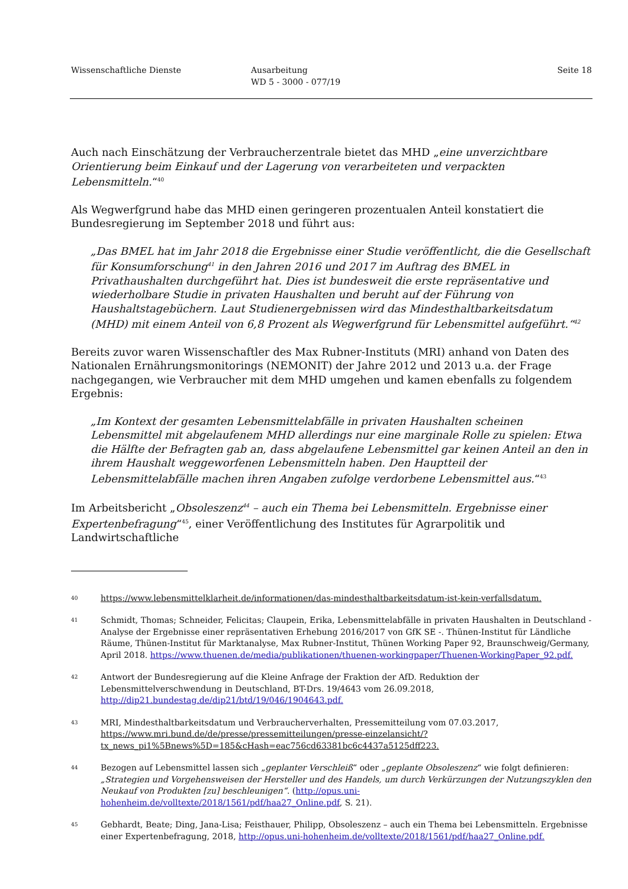Wissenschaftliche Dienste Ausarbeitung
WD 5 - 3000 - 077/19
Seite 18
Auch nach Einschätzung der Verbraucherzentrale bietet das MHD „eine unverzichtbare Orientierung beim Einkauf und der Lagerung von verarbeiteten und verpackten Lebensmitteln.“<sup>40</sup>
Als Wegwerfgrund habe das MHD einen geringeren prozentualen Anteil konstatiert die Bundesregierung im September 2018 und führt aus:
„Das BMEL hat im Jahr 2018 die Ergebnisse einer Studie veröffentlicht, die die Gesellschaft für Konsumforschung<sup>41</sup> in den Jahren 2016 und 2017 im Auftrag des BMEL in Privathaushalten durchgeführt hat. Dies ist bundesweit die erste repräsentative und wiederholbare Studie in privaten Haushalten und beruht auf der Führung von Haushaltstagebüchern. Laut Studienergebnissen wird das Mindesthaltbarkeitsdatum (MHD) mit einem Anteil von 6,8 Prozent als Wegwerfgrund für Lebensmittel aufgeführt.“<sup>42</sup>
Bereits zuvor waren Wissenschaftler des Max Rubner-Instituts (MRI) anhand von Daten des Nationalen Ernährungsmonitorings (NEMONIT) der Jahre 2012 und 2013 u.a. der Frage nachgegangen, wie Verbraucher mit dem MHD umgehen und kamen ebenfalls zu folgendem Ergebnis:
„Im Kontext der gesamten Lebensmittelabfälle in privaten Haushalten scheinen Lebensmittel mit abgelaufenem MHD allerdings nur eine marginale Rolle zu spielen: Etwa die Hälfte der Befragten gab an, dass abgelaufene Lebensmittel gar keinen Anteil an den in ihrem Haushalt weggeworfenen Lebensmitteln haben. Den Hauptteil der Lebensmittelabfälle machen ihren Angaben zufolge verdorbene Lebensmittel aus.“<sup>43</sup>
Im Arbeitsbericht „Obsoleszenz<sup>44</sup> – auch ein Thema bei Lebensmitteln. Ergebnisse einer Expertenbefragung“<sup>45</sup>, einer Veröffentlichung des Institutes für Agrarpolitik und Landwirtschaftliche
40 https://www.lebensmittelklarheit.de/informationen/das-mindesthaltbarkeitsdatum-ist-kein-verfallsdatum.
41 Schmidt, Thomas; Schneider, Felicitas; Claupein, Erika, Lebensmittelabfälle in privaten Haushalten in Deutschland - Analyse der Ergebnisse einer repräsentativen Erhebung 2016/2017 von GfK SE -. Thünen-Institut für Ländliche Räume, Thünen-Institut für Marktanalyse, Max Rubner-Institut, Thünen Working Paper 92, Braunschweig/Germany, April 2018. https://www.thuenen.de/media/publikationen/thuenen-workingpaper/Thuenen-WorkingPaper_92.pdf.
42 Antwort der Bundesregierung auf die Kleine Anfrage der Fraktion der AfD. Reduktion der Lebensmittelverschwendung in Deutschland, BT-Drs. 19/4643 vom 26.09.2018, http://dip21.bundestag.de/dip21/btd/19/046/1904643.pdf.
43 MRI, Mindesthaltbarkeitsdatum und Verbraucherverhalten, Pressemitteilung vom 07.03.2017, https://www.mri.bund.de/de/presse/pressemitteilungen/presse-einzelansicht/?tx_news_pi1%5Bnews%5D=185&cHash=eac756cd63381bc6c4437a5125dff223.
44 Bezogen auf Lebensmittel lassen sich „geplanter Verschleiß“ oder „geplante Obsoleszenz“ wie folgt definieren: „Strategien und Vorgehensweisen der Hersteller und des Handels, um durch Verkürzungen der Nutzungszyklen den Neukauf von Produkten [zu] beschleunigen“. (http://opus.uni-hohenheim.de/volltexte/2018/1561/pdf/haa27_Online.pdf, S. 21).
45 Gebhardt, Beate; Ding, Jana-Lisa; Feisthauer, Philipp, Obsoleszenz – auch ein Thema bei Lebensmitteln. Ergebnisse einer Expertenbefragung, 2018, http://opus.uni-hohenheim.de/volltexte/2018/1561/pdf/haa27_Online.pdf.